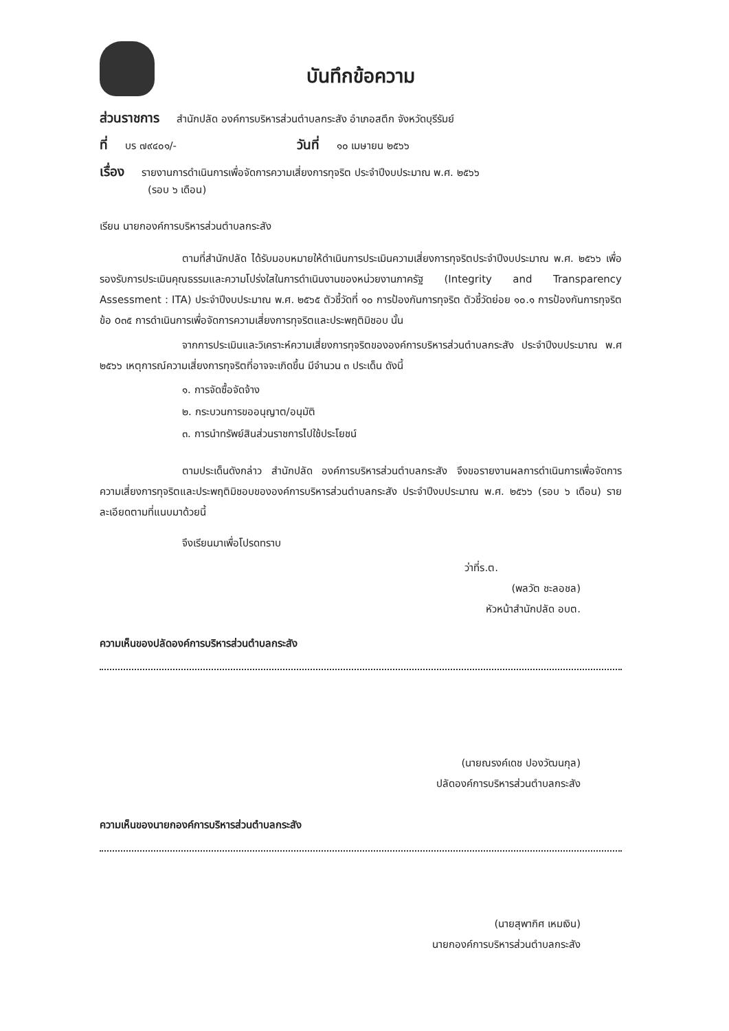บันทึกข้อความ
ส่วนราชการ สำนักปลัด องค์การบริหารส่วนตำบลกระสัง อำเภอสตึก จังหวัดบุรีรัมย์
ที่ บร ๗๙๔๐๑/- วันที่ ๑๐ เมษายน ๒๕๖๖
เรื่อง รายงานการดำเนินการเพื่อจัดการความเสี่ยงการทุจริต ประจำปีงบประมาณ พ.ศ. ๒๕๖๖
(รอบ ๖ เดือน)
เรียน นายกองค์การบริหารส่วนตำบลกระสัง
ตามที่สำนักปลัด ได้รับมอบหมายให้ดำเนินการประเมินความเสี่ยงการทุจริตประจำปีงบประมาณ พ.ศ. ๒๕๖๖ เพื่อรองรับการประเมินคุณธรรมและความโปร่งใสในการดำเนินงานของหน่วยงานภาครัฐ (Integrity and Transparency Assessment : ITA) ประจำปีงบประมาณ พ.ศ. ๒๕๖๕ ตัวชี้วัดที่ ๑๐ การป้องกันการทุจริต ตัวชี้วัดย่อย ๑๐.๑ การป้องกันการทุจริต ข้อ o๓๕ การดำเนินการเพื่อจัดการความเสี่ยงการทุจริตและประพฤติมิชอบ นั้น
จากการประเมินและวิเคราะห์ความเสี่ยงการทุจริตขององค์การบริหารส่วนตำบลกระสัง ประจำปีงบประมาณ พ.ศ ๒๕๖๖ เหตุการณ์ความเสี่ยงการทุจริตที่อาจจะเกิดขึ้น มีจำนวน ๓ ประเด็น ดังนี้
๑. การจัดซื้อจัดจ้าง
๒. กระบวนการขออนุญาต/อนุมัติ
๓. การนำทรัพย์สินส่วนราชการไปใช้ประโยชน์
ตามประเด็นดังกล่าว สำนักปลัด องค์การบริหารส่วนตำบลกระสัง จึงขอรายงานผลการดำเนินการเพื่อจัดการความเสี่ยงการทุจริตและประพฤติมิชอบขององค์การบริหารส่วนตำบลกระสัง ประจำปีงบประมาณ พ.ศ. ๒๕๖๖ (รอบ ๖ เดือน) รายละเอียดตามที่แนบมาด้วยนี้
จึงเรียนมาเพื่อโปรดทราบ
ว่าที่ร.ต.
(พลวัต ชะลอชล)
หัวหน้าสำนักปลัด อบต.
ความเห็นของปลัดองค์การบริหารส่วนตำบลกระสัง
(นายณรงค์เดช ปองวัฒนกุล)
ปลัดองค์การบริหารส่วนตำบลกระสัง
ความเห็นของนายกองค์การบริหารส่วนตำบลกระสัง
(นายสุพากิศ เหมเงิน)
นายกองค์การบริหารส่วนตำบลกระสัง